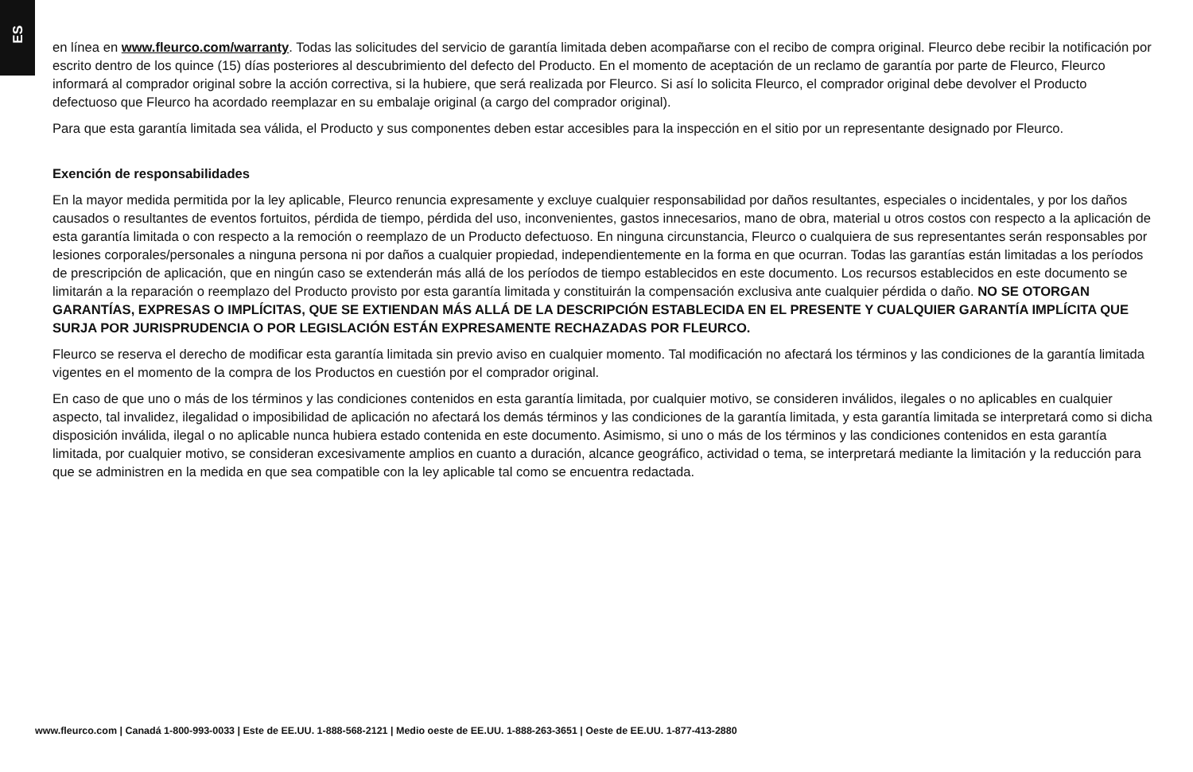ES
en línea en www.fleurco.com/warranty. Todas las solicitudes del servicio de garantía limitada deben acompañarse con el recibo de compra original. Fleurco debe recibir la notificación por escrito dentro de los quince (15) días posteriores al descubrimiento del defecto del Producto. En el momento de aceptación de un reclamo de garantía por parte de Fleurco, Fleurco informará al comprador original sobre la acción correctiva, si la hubiere, que será realizada por Fleurco. Si así lo solicita Fleurco, el comprador original debe devolver el Producto defectuoso que Fleurco ha acordado reemplazar en su embalaje original (a cargo del comprador original).
Para que esta garantía limitada sea válida, el Producto y sus componentes deben estar accesibles para la inspección en el sitio por un representante designado por Fleurco.
Exención de responsabilidades
En la mayor medida permitida por la ley aplicable, Fleurco renuncia expresamente y excluye cualquier responsabilidad por daños resultantes, especiales o incidentales, y por los daños causados o resultantes de eventos fortuitos, pérdida de tiempo, pérdida del uso, inconvenientes, gastos innecesarios, mano de obra, material u otros costos con respecto a la aplicación de esta garantía limitada o con respecto a la remoción o reemplazo de un Producto defectuoso. En ninguna circunstancia, Fleurco o cualquiera de sus representantes serán responsables por lesiones corporales/personales a ninguna persona ni por daños a cualquier propiedad, independientemente en la forma en que ocurran. Todas las garantías están limitadas a los períodos de prescripción de aplicación, que en ningún caso se extenderán más allá de los períodos de tiempo establecidos en este documento. Los recursos establecidos en este documento se limitarán a la reparación o reemplazo del Producto provisto por esta garantía limitada y constituirán la compensación exclusiva ante cualquier pérdida o daño. NO SE OTORGAN GARANTÍAS, EXPRESAS O IMPLÍCITAS, QUE SE EXTIENDAN MÁS ALLÁ DE LA DESCRIPCIÓN ESTABLECIDA EN EL PRESENTE Y CUALQUIER GARANTÍA IMPLÍCITA QUE SURJA POR JURISPRUDENCIA O POR LEGISLACIÓN ESTÁN EXPRESAMENTE RECHAZADAS POR FLEURCO.
Fleurco se reserva el derecho de modificar esta garantía limitada sin previo aviso en cualquier momento. Tal modificación no afectará los términos y las condiciones de la garantía limitada vigentes en el momento de la compra de los Productos en cuestión por el comprador original.
En caso de que uno o más de los términos y las condiciones contenidos en esta garantía limitada, por cualquier motivo, se consideren inválidos, ilegales o no aplicables en cualquier aspecto, tal invalidez, ilegalidad o imposibilidad de aplicación no afectará los demás términos y las condiciones de la garantía limitada, y esta garantía limitada se interpretará como si dicha disposición inválida, ilegal o no aplicable nunca hubiera estado contenida en este documento. Asimismo, si uno o más de los términos y las condiciones contenidos en esta garantía limitada, por cualquier motivo, se consideran excesivamente amplios en cuanto a duración, alcance geográfico, actividad o tema, se interpretará mediante la limitación y la reducción para que se administren en la medida en que sea compatible con la ley aplicable tal como se encuentra redactada.
www.fleurco.com | Canadá 1-800-993-0033 | Este de EE.UU. 1-888-568-2121 | Medio oeste de EE.UU. 1-888-263-3651 | Oeste de EE.UU. 1-877-413-2880